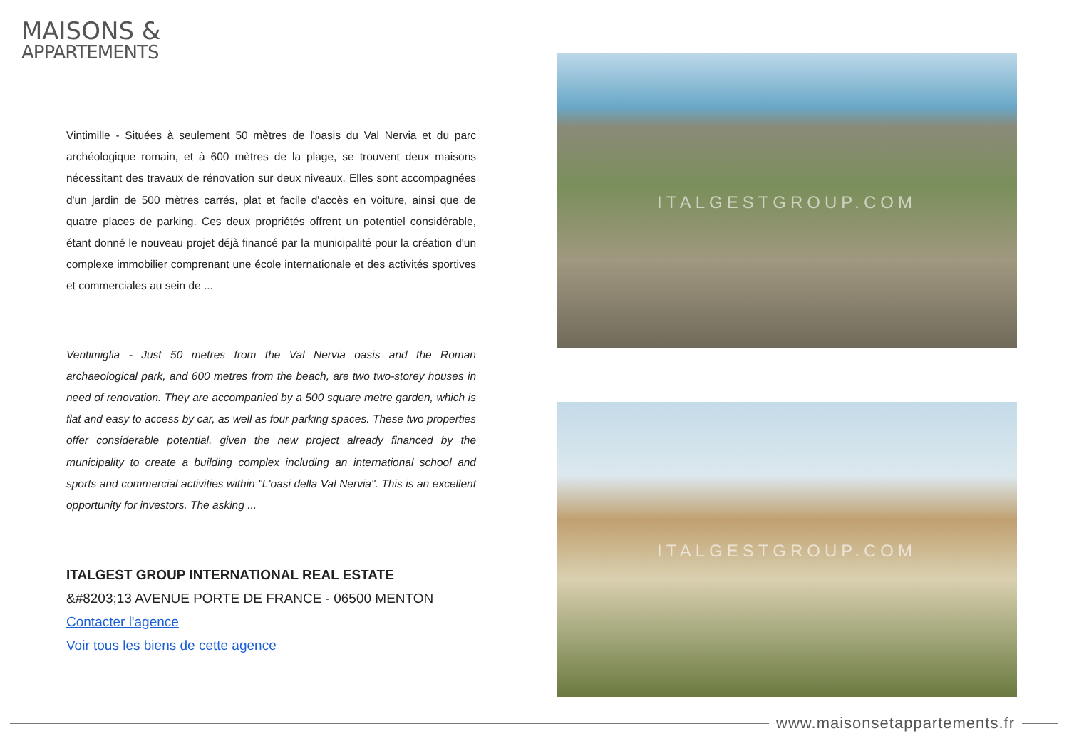MAISONS &
APPARTEMENTS
Vintimille - Situées à seulement 50 mètres de l'oasis du Val Nervia et du parc archéologique romain, et à 600 mètres de la plage, se trouvent deux maisons nécessitant des travaux de rénovation sur deux niveaux. Elles sont accompagnées d'un jardin de 500 mètres carrés, plat et facile d'accès en voiture, ainsi que de quatre places de parking. Ces deux propriétés offrent un potentiel considérable, étant donné le nouveau projet déjà financé par la municipalité pour la création d'un complexe immobilier comprenant une école internationale et des activités sportives et commerciales au sein de ...
Ventimiglia - Just 50 metres from the Val Nervia oasis and the Roman archaeological park, and 600 metres from the beach, are two two-storey houses in need of renovation. They are accompanied by a 500 square metre garden, which is flat and easy to access by car, as well as four parking spaces. These two properties offer considerable potential, given the new project already financed by the municipality to create a building complex including an international school and sports and commercial activities within "L'oasi della Val Nervia". This is an excellent opportunity for investors. The asking ...
ITALGEST GROUP INTERNATIONAL REAL ESTATE
&#8203;13 AVENUE PORTE DE FRANCE - 06500 MENTON
Contacter l'agence
Voir tous les biens de cette agence
ITALGESTGROUP.COM
ITALGESTGROUP.COM
www.maisonsetappartements.fr